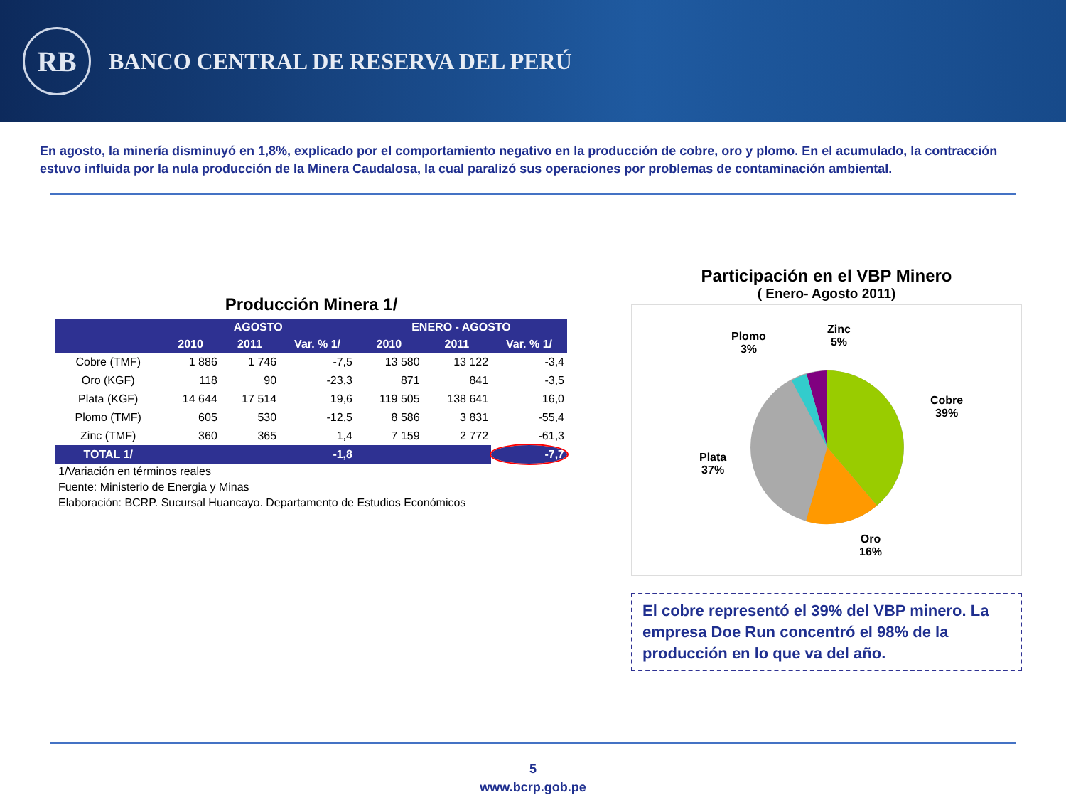RB
BANCO CENTRAL DE RESERVA DEL PERÚ
En agosto, la minería disminuyó en 1,8%, explicado por el comportamiento negativo en la producción de cobre, oro y plomo. En el acumulado, la contracción estuvo influida por la nula producción de la Minera Caudalosa, la cual paralizó sus operaciones por problemas de contaminación ambiental.
Producción Minera 1/
| | AGOSTO | | | ENERO - AGOSTO | | |
| --- | --- | --- | --- | --- | --- | --- |
| | 2010 | 2011 | Var. % 1/ | 2010 | 2011 | Var. % 1/ |
| Cobre (TMF) | 1 886 | 1 746 | -7,5 | 13 580 | 13 122 | -3,4 |
| Oro (KGF) | 118 | 90 | -23,3 | 871 | 841 | -3,5 |
| Plata (KGF) | 14 644 | 17 514 | 19,6 | 119 505 | 138 641 | 16,0 |
| Plomo (TMF) | 605 | 530 | -12,5 | 8 586 | 3 831 | -55,4 |
| Zinc (TMF) | 360 | 365 | 1,4 | 7 159 | 2 772 | -61,3 |
| TOTAL 1/ | | | -1,8 | | | -7,7 |
| 1/Variación en términos reales | | | | | | |
| Fuente: Ministerio de Energia y Minas | | | | | | |
| Elaboración: BCRP. Sucursal Huancayo. Departamento de Estudios Económicos | | | | | | |
Participación en el VBP Minero
( Enero- Agosto 2011)
Plomo
3%
Zinc
5%
Cobre
39%
Plata
37%
Oro
16%
El cobre representó el 39% del VBP minero. La empresa Doe Run concentró el 98% de la producción en lo que va del año.
5
www.bcrp.gob.pe